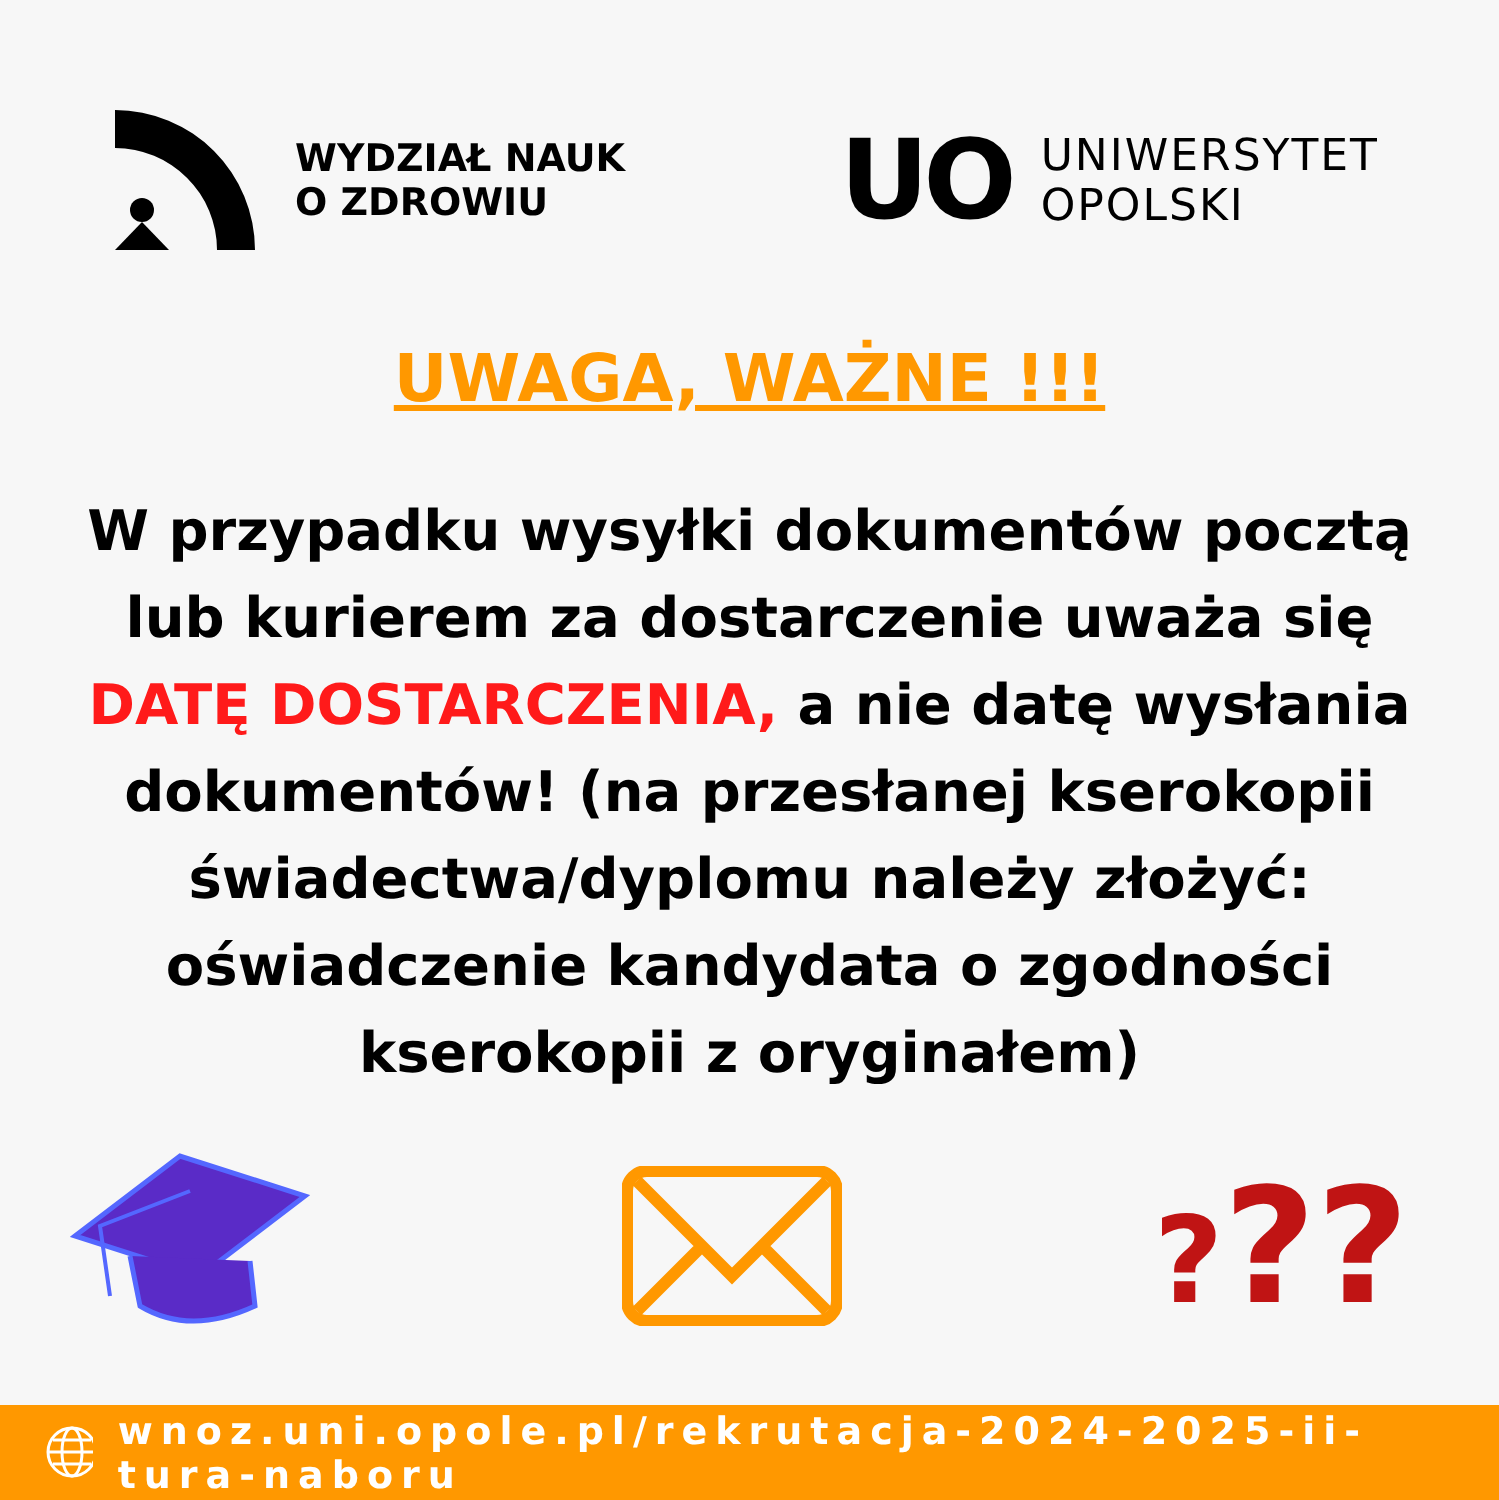WYDZIAŁ NAUK
O ZDROWIU
UO
UNIWERSYTET
OPOLSKI
UWAGA, WAŻNE !!!
W przypadku wysyłki dokumentów pocztą lub kurierem za dostarczenie uważa się DATĘ DOSTARCZENIA, a nie datę wysłania dokumentów! (na przesłanej kserokopii świadectwa/dyplomu należy złożyć: oświadczenie kandydata o zgodności kserokopii z oryginałem)
???
wnoz.uni.opole.pl/rekrutacja-2024-2025-ii-tura-naboru